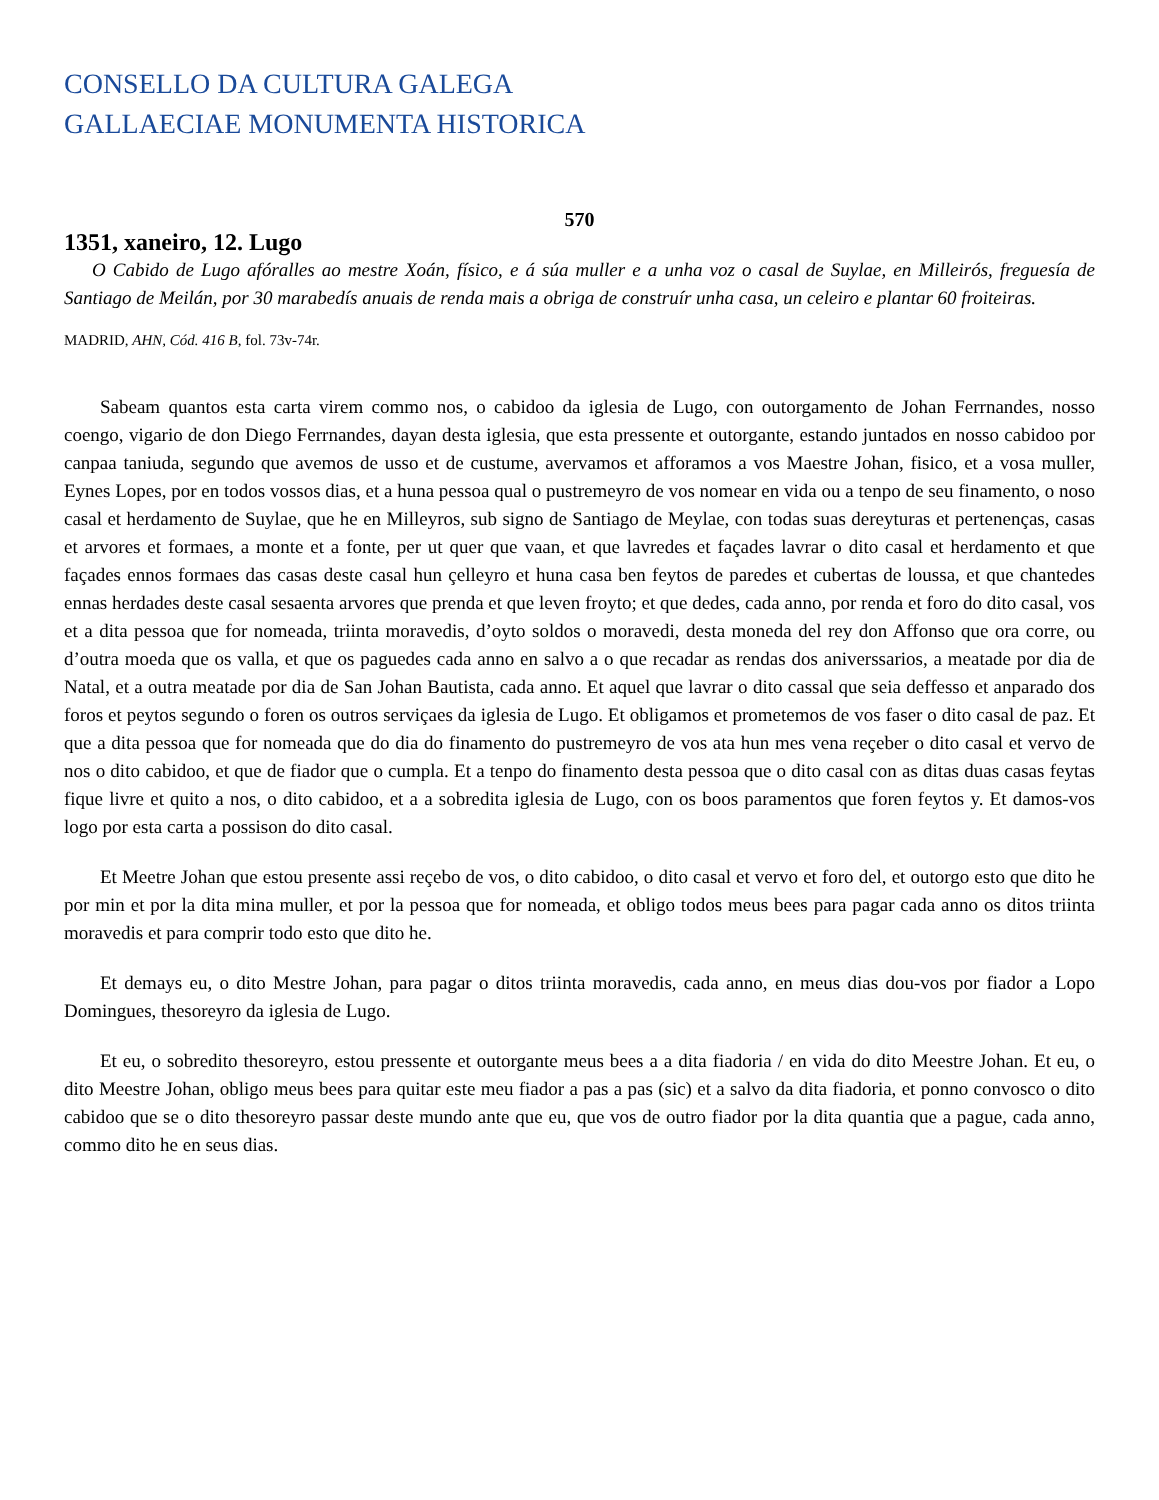CONSELLO DA CULTURA GALEGA
GALLAECIAE MONUMENTA HISTORICA
570
1351, xaneiro, 12. Lugo
O Cabido de Lugo afóralles ao mestre Xoán, físico, e á súa muller e a unha voz o casal de Suylae, en Milleirós, freguesía de Santiago de Meilán, por 30 marabedís anuais de renda mais a obriga de construír unha casa, un celeiro e plantar 60 froiteiras.
MADRID, AHN, Cód. 416 B, fol. 73v-74r.
Sabeam quantos esta carta virem commo nos, o cabidoo da iglesia de Lugo, con outorgamento de Johan Ferrnandes, nosso coengo, vigario de don Diego Ferrnandes, dayan desta iglesia, que esta pressente et outorgante, estando juntados en nosso cabidoo por canpaa taniuda, segundo que avemos de usso et de custume, avervamos et afforamos a vos Maestre Johan, fisico, et a vosa muller, Eynes Lopes, por en todos vossos dias, et a huna pessoa qual o pustremeyro de vos nomear en vida ou a tenpo de seu finamento, o noso casal et herdamento de Suylae, que he en Milleyros, sub signo de Santiago de Meylae, con todas suas dereyturas et pertenenças, casas et arvores et formaes, a monte et a fonte, per ut quer que vaan, et que lavredes et façades lavrar o dito casal et herdamento et que façades ennos formaes das casas deste casal hun çelleyro et huna casa ben feytos de paredes et cubertas de loussa, et que chantedes ennas herdades deste casal sesaenta arvores que prenda et que leven froyto; et que dedes, cada anno, por renda et foro do dito casal, vos et a dita pessoa que for nomeada, triinta moravedis, d’oyto soldos o moravedi, desta moneda del rey don Affonso que ora corre, ou d’outra moeda que os valla, et que os paguedes cada anno en salvo a o que recadar as rendas dos aniverssarios, a meatade por dia de Natal, et a outra meatade por dia de San Johan Bautista, cada anno. Et aquel que lavrar o dito cassal que seia deffesso et anparado dos foros et peytos segundo o foren os outros serviçaes da iglesia de Lugo. Et obligamos et prometemos de vos faser o dito casal de paz. Et que a dita pessoa que for nomeada que do dia do finamento do pustremeyro de vos ata hun mes vena reçeber o dito casal et vervo de nos o dito cabidoo, et que de fiador que o cumpla. Et a tenpo do finamento desta pessoa que o dito casal con as ditas duas casas feytas fique livre et quito a nos, o dito cabidoo, et a a sobredita iglesia de Lugo, con os boos paramentos que foren feytos y. Et damos-vos logo por esta carta a possison do dito casal.
Et Meetre Johan que estou presente assi reçebo de vos, o dito cabidoo, o dito casal et vervo et foro del, et outorgo esto que dito he por min et por la dita mina muller, et por la pessoa que for nomeada, et obligo todos meus bees para pagar cada anno os ditos triinta moravedis et para comprir todo esto que dito he.
Et demays eu, o dito Mestre Johan, para pagar o ditos triinta moravedis, cada anno, en meus dias dou-vos por fiador a Lopo Domingues, thesoreyro da iglesia de Lugo.
Et eu, o sobredito thesoreyro, estou pressente et outorgante meus bees a a dita fiadoria / en vida do dito Meestre Johan. Et eu, o dito Meestre Johan, obligo meus bees para quitar este meu fiador a pas a pas (sic) et a salvo da dita fiadoria, et ponno convosco o dito cabidoo que se o dito thesoreyro passar deste mundo ante que eu, que vos de outro fiador por la dita quantia que a pague, cada anno, commo dito he en seus dias.